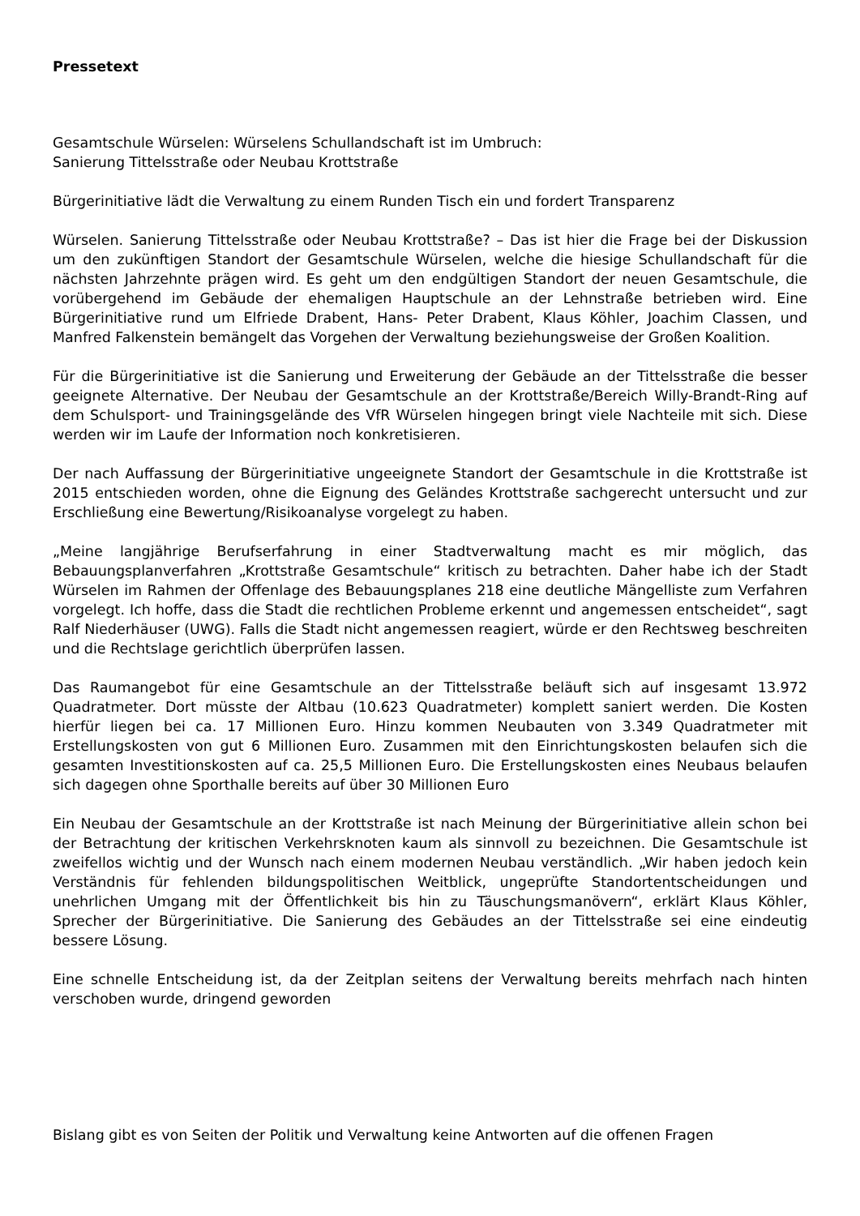Pressetext
Gesamtschule Würselen: Würselens Schullandschaft ist im Umbruch:
Sanierung Tittelsstraße oder Neubau Krottstraße
Bürgerinitiative lädt die Verwaltung zu einem Runden Tisch ein und fordert Transparenz
Würselen. Sanierung Tittelsstraße oder Neubau Krottstraße? – Das ist hier die Frage bei der Diskussion um den zukünftigen Standort der Gesamtschule Würselen, welche die hiesige Schullandschaft für die nächsten Jahrzehnte prägen wird. Es geht um den endgültigen Standort der neuen Gesamtschule, die vorübergehend im Gebäude der ehemaligen Hauptschule an der Lehnstraße betrieben wird. Eine Bürgerinitiative rund um Elfriede Drabent, Hans- Peter Drabent, Klaus Köhler, Joachim Classen, und Manfred Falkenstein bemängelt das Vorgehen der Verwaltung beziehungsweise der Großen Koalition.
Für die Bürgerinitiative ist die Sanierung und Erweiterung der Gebäude an der Tittelsstraße die besser geeignete Alternative. Der Neubau der Gesamtschule an der Krottstraße/Bereich Willy-Brandt-Ring auf dem Schulsport- und Trainingsgelände des VfR Würselen hingegen bringt viele Nachteile mit sich. Diese werden wir im Laufe der Information noch konkretisieren.
Der nach Auffassung der Bürgerinitiative ungeeignete Standort der Gesamtschule in die Krottstraße ist 2015 entschieden worden, ohne die Eignung des Geländes Krottstraße sachgerecht untersucht und zur Erschließung eine Bewertung/Risikoanalyse vorgelegt zu haben.
„Meine langjährige Berufserfahrung in einer Stadtverwaltung macht es mir möglich, das Bebauungsplanverfahren „Krottstraße Gesamtschule“ kritisch zu betrachten. Daher habe ich der Stadt Würselen im Rahmen der Offenlage des Bebauungsplanes 218 eine deutliche Mängelliste zum Verfahren vorgelegt. Ich hoffe, dass die Stadt die rechtlichen Probleme erkennt und angemessen entscheidet“, sagt Ralf Niederhäuser (UWG). Falls die Stadt nicht angemessen reagiert, würde er den Rechtsweg beschreiten und die Rechtslage gerichtlich überprüfen lassen.
Das Raumangebot für eine Gesamtschule an der Tittelsstraße beläuft sich auf insgesamt 13.972 Quadratmeter. Dort müsste der Altbau (10.623 Quadratmeter) komplett saniert werden. Die Kosten hierfür liegen bei ca. 17 Millionen Euro. Hinzu kommen Neubauten von 3.349 Quadratmeter mit Erstellungskosten von gut 6 Millionen Euro. Zusammen mit den Einrichtungskosten belaufen sich die gesamten Investitionskosten auf ca. 25,5 Millionen Euro. Die Erstellungskosten eines Neubaus belaufen sich dagegen ohne Sporthalle bereits auf über 30 Millionen Euro
Ein Neubau der Gesamtschule an der Krottstraße ist nach Meinung der Bürgerinitiative allein schon bei der Betrachtung der kritischen Verkehrsknoten kaum als sinnvoll zu bezeichnen. Die Gesamtschule ist zweifellos wichtig und der Wunsch nach einem modernen Neubau verständlich. „Wir haben jedoch kein Verständnis für fehlenden bildungspolitischen Weitblick, ungeprüfte Standortentscheidungen und unehrlichen Umgang mit der Öffentlichkeit bis hin zu Täuschungsmanövern“, erklärt Klaus Köhler, Sprecher der Bürgerinitiative. Die Sanierung des Gebäudes an der Tittelsstraße sei eine eindeutig bessere Lösung.
Eine schnelle Entscheidung ist, da der Zeitplan seitens der Verwaltung bereits mehrfach nach hinten verschoben wurde, dringend geworden
Bislang gibt es von Seiten der Politik und Verwaltung keine Antworten auf die offenen Fragen